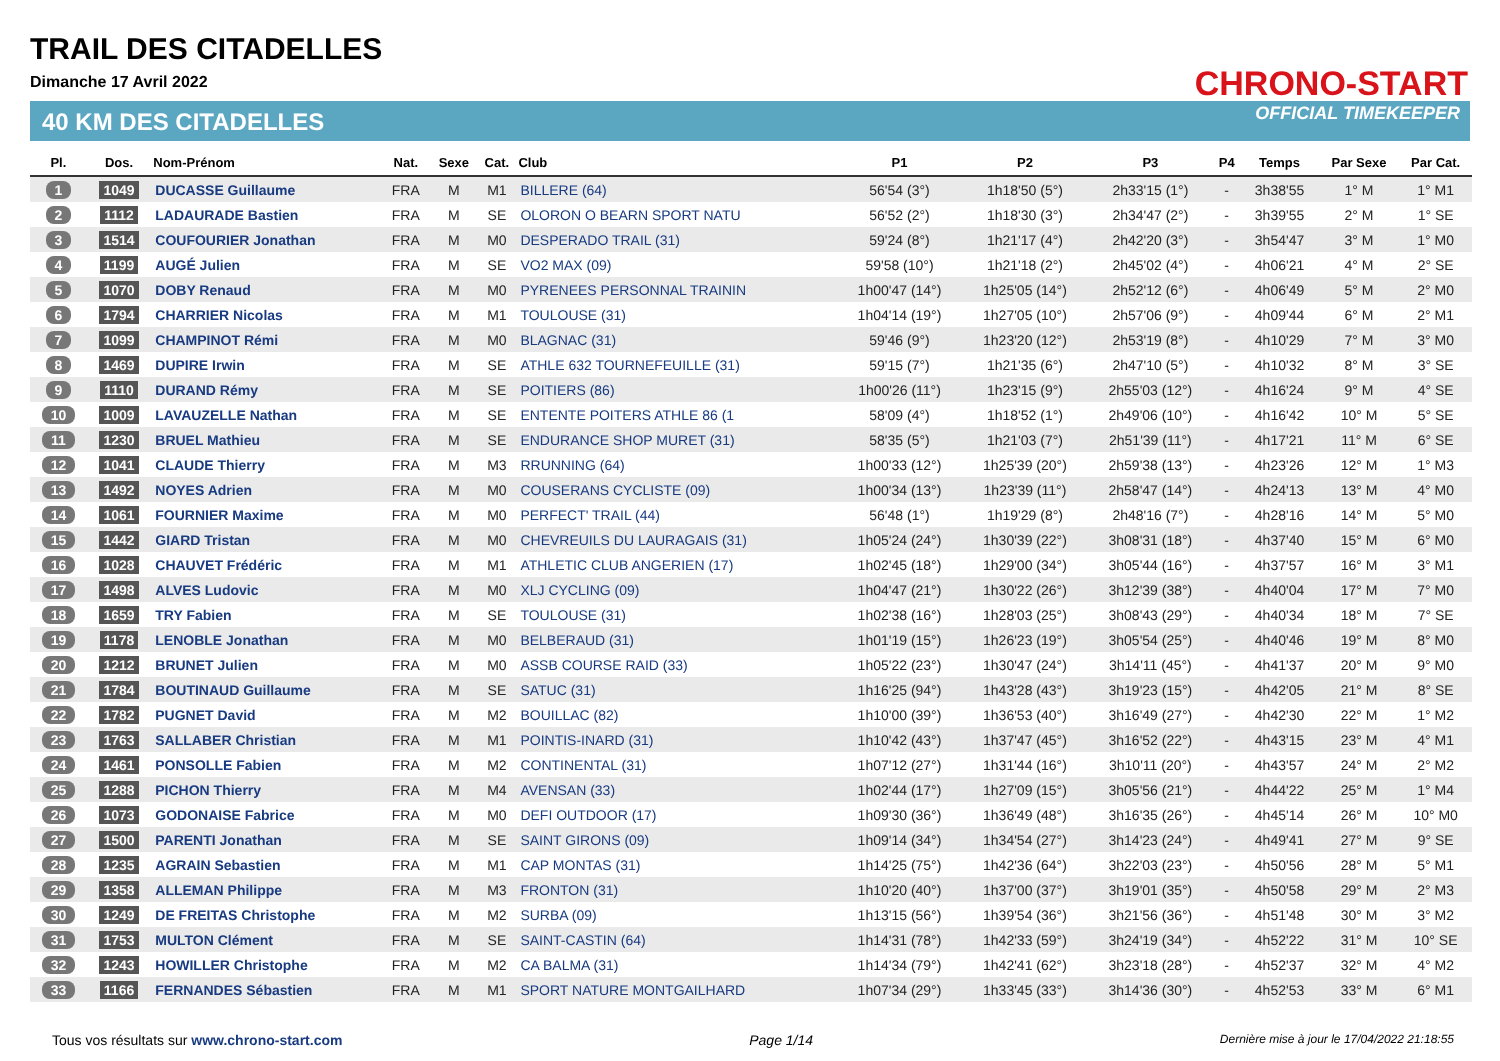TRAIL DES CITADELLES
Dimanche 17 Avril 2022
40 KM DES CITADELLES
CHRONO-START
OFFICIAL TIMEKEEPER
| Pl. | Dos. | Nom-Prénom | Nat. | Sexe | Cat. | Club | P1 | P2 | P3 | P4 | Temps | Par Sexe | Par Cat. |
| --- | --- | --- | --- | --- | --- | --- | --- | --- | --- | --- | --- | --- | --- |
| 1 | 1049 | DUCASSE Guillaume | FRA | M | M1 | BILLERE (64) | 56'54 (3°) | 1h18'50 (5°) | 2h33'15 (1°) | - | 3h38'55 | 1° M | 1° M1 |
| 2 | 1112 | LADAURADE Bastien | FRA | M | SE | OLORON O BEARN SPORT NATU | 56'52 (2°) | 1h18'30 (3°) | 2h34'47 (2°) | - | 3h39'55 | 2° M | 1° SE |
| 3 | 1514 | COUFOURIER Jonathan | FRA | M | M0 | DESPERADO TRAIL (31) | 59'24 (8°) | 1h21'17 (4°) | 2h42'20 (3°) | - | 3h54'47 | 3° M | 1° M0 |
| 4 | 1199 | AUGÉ Julien | FRA | M | SE | VO2 MAX (09) | 59'58 (10°) | 1h21'18 (2°) | 2h45'02 (4°) | - | 4h06'21 | 4° M | 2° SE |
| 5 | 1070 | DOBY Renaud | FRA | M | M0 | PYRENEES PERSONNAL TRAININ | 1h00'47 (14°) | 1h25'05 (14°) | 2h52'12 (6°) | - | 4h06'49 | 5° M | 2° M0 |
| 6 | 1794 | CHARRIER Nicolas | FRA | M | M1 | TOULOUSE (31) | 1h04'14 (19°) | 1h27'05 (10°) | 2h57'06 (9°) | - | 4h09'44 | 6° M | 2° M1 |
| 7 | 1099 | CHAMPINOT Rémi | FRA | M | M0 | BLAGNAC (31) | 59'46 (9°) | 1h23'20 (12°) | 2h53'19 (8°) | - | 4h10'29 | 7° M | 3° M0 |
| 8 | 1469 | DUPIRE Irwin | FRA | M | SE | ATHLE 632 TOURNEFEUILLE (31) | 59'15 (7°) | 1h21'35 (6°) | 2h47'10 (5°) | - | 4h10'32 | 8° M | 3° SE |
| 9 | 1110 | DURAND Rémy | FRA | M | SE | POITIERS (86) | 1h00'26 (11°) | 1h23'15 (9°) | 2h55'03 (12°) | - | 4h16'24 | 9° M | 4° SE |
| 10 | 1009 | LAVAUZELLE Nathan | FRA | M | SE | ENTENTE POITERS ATHLE 86 (1 | 58'09 (4°) | 1h18'52 (1°) | 2h49'06 (10°) | - | 4h16'42 | 10° M | 5° SE |
| 11 | 1230 | BRUEL Mathieu | FRA | M | SE | ENDURANCE SHOP MURET (31) | 58'35 (5°) | 1h21'03 (7°) | 2h51'39 (11°) | - | 4h17'21 | 11° M | 6° SE |
| 12 | 1041 | CLAUDE Thierry | FRA | M | M3 | RRUNNING (64) | 1h00'33 (12°) | 1h25'39 (20°) | 2h59'38 (13°) | - | 4h23'26 | 12° M | 1° M3 |
| 13 | 1492 | NOYES Adrien | FRA | M | M0 | COUSERANS CYCLISTE (09) | 1h00'34 (13°) | 1h23'39 (11°) | 2h58'47 (14°) | - | 4h24'13 | 13° M | 4° M0 |
| 14 | 1061 | FOURNIER Maxime | FRA | M | M0 | PERFECT' TRAIL (44) | 56'48 (1°) | 1h19'29 (8°) | 2h48'16 (7°) | - | 4h28'16 | 14° M | 5° M0 |
| 15 | 1442 | GIARD Tristan | FRA | M | M0 | CHEVREUILS DU LAURAGAIS (31) | 1h05'24 (24°) | 1h30'39 (22°) | 3h08'31 (18°) | - | 4h37'40 | 15° M | 6° M0 |
| 16 | 1028 | CHAUVET Frédéric | FRA | M | M1 | ATHLETIC CLUB ANGERIEN (17) | 1h02'45 (18°) | 1h29'00 (34°) | 3h05'44 (16°) | - | 4h37'57 | 16° M | 3° M1 |
| 17 | 1498 | ALVES Ludovic | FRA | M | M0 | XLJ CYCLING (09) | 1h04'47 (21°) | 1h30'22 (26°) | 3h12'39 (38°) | - | 4h40'04 | 17° M | 7° M0 |
| 18 | 1659 | TRY Fabien | FRA | M | SE | TOULOUSE (31) | 1h02'38 (16°) | 1h28'03 (25°) | 3h08'43 (29°) | - | 4h40'34 | 18° M | 7° SE |
| 19 | 1178 | LENOBLE Jonathan | FRA | M | M0 | BELBERAUD (31) | 1h01'19 (15°) | 1h26'23 (19°) | 3h05'54 (25°) | - | 4h40'46 | 19° M | 8° M0 |
| 20 | 1212 | BRUNET Julien | FRA | M | M0 | ASSB COURSE RAID (33) | 1h05'22 (23°) | 1h30'47 (24°) | 3h14'11 (45°) | - | 4h41'37 | 20° M | 9° M0 |
| 21 | 1784 | BOUTINAUD Guillaume | FRA | M | SE | SATUC (31) | 1h16'25 (94°) | 1h43'28 (43°) | 3h19'23 (15°) | - | 4h42'05 | 21° M | 8° SE |
| 22 | 1782 | PUGNET David | FRA | M | M2 | BOUILLAC (82) | 1h10'00 (39°) | 1h36'53 (40°) | 3h16'49 (27°) | - | 4h42'30 | 22° M | 1° M2 |
| 23 | 1763 | SALLABER Christian | FRA | M | M1 | POINTIS-INARD (31) | 1h10'42 (43°) | 1h37'47 (45°) | 3h16'52 (22°) | - | 4h43'15 | 23° M | 4° M1 |
| 24 | 1461 | PONSOLLE Fabien | FRA | M | M2 | CONTINENTAL (31) | 1h07'12 (27°) | 1h31'44 (16°) | 3h10'11 (20°) | - | 4h43'57 | 24° M | 2° M2 |
| 25 | 1288 | PICHON Thierry | FRA | M | M4 | AVENSAN (33) | 1h02'44 (17°) | 1h27'09 (15°) | 3h05'56 (21°) | - | 4h44'22 | 25° M | 1° M4 |
| 26 | 1073 | GODONAISE Fabrice | FRA | M | M0 | DEFI OUTDOOR (17) | 1h09'30 (36°) | 1h36'49 (48°) | 3h16'35 (26°) | - | 4h45'14 | 26° M | 10° M0 |
| 27 | 1500 | PARENTI Jonathan | FRA | M | SE | SAINT GIRONS (09) | 1h09'14 (34°) | 1h34'54 (27°) | 3h14'23 (24°) | - | 4h49'41 | 27° M | 9° SE |
| 28 | 1235 | AGRAIN Sebastien | FRA | M | M1 | CAP MONTAS (31) | 1h14'25 (75°) | 1h42'36 (64°) | 3h22'03 (23°) | - | 4h50'56 | 28° M | 5° M1 |
| 29 | 1358 | ALLEMAN Philippe | FRA | M | M3 | FRONTON (31) | 1h10'20 (40°) | 1h37'00 (37°) | 3h19'01 (35°) | - | 4h50'58 | 29° M | 2° M3 |
| 30 | 1249 | DE FREITAS Christophe | FRA | M | M2 | SURBA (09) | 1h13'15 (56°) | 1h39'54 (36°) | 3h21'56 (36°) | - | 4h51'48 | 30° M | 3° M2 |
| 31 | 1753 | MULTON Clément | FRA | M | SE | SAINT-CASTIN (64) | 1h14'31 (78°) | 1h42'33 (59°) | 3h24'19 (34°) | - | 4h52'22 | 31° M | 10° SE |
| 32 | 1243 | HOWILLER Christophe | FRA | M | M2 | CA BALMA (31) | 1h14'34 (79°) | 1h42'41 (62°) | 3h23'18 (28°) | - | 4h52'37 | 32° M | 4° M2 |
| 33 | 1166 | FERNANDES Sébastien | FRA | M | M1 | SPORT NATURE MONTGAILHARD | 1h07'34 (29°) | 1h33'45 (33°) | 3h14'36 (30°) | - | 4h52'53 | 33° M | 6° M1 |
Tous vos résultats sur www.chrono-start.com Page 1/14 Dernière mise à jour le 17/04/2022 21:18:55